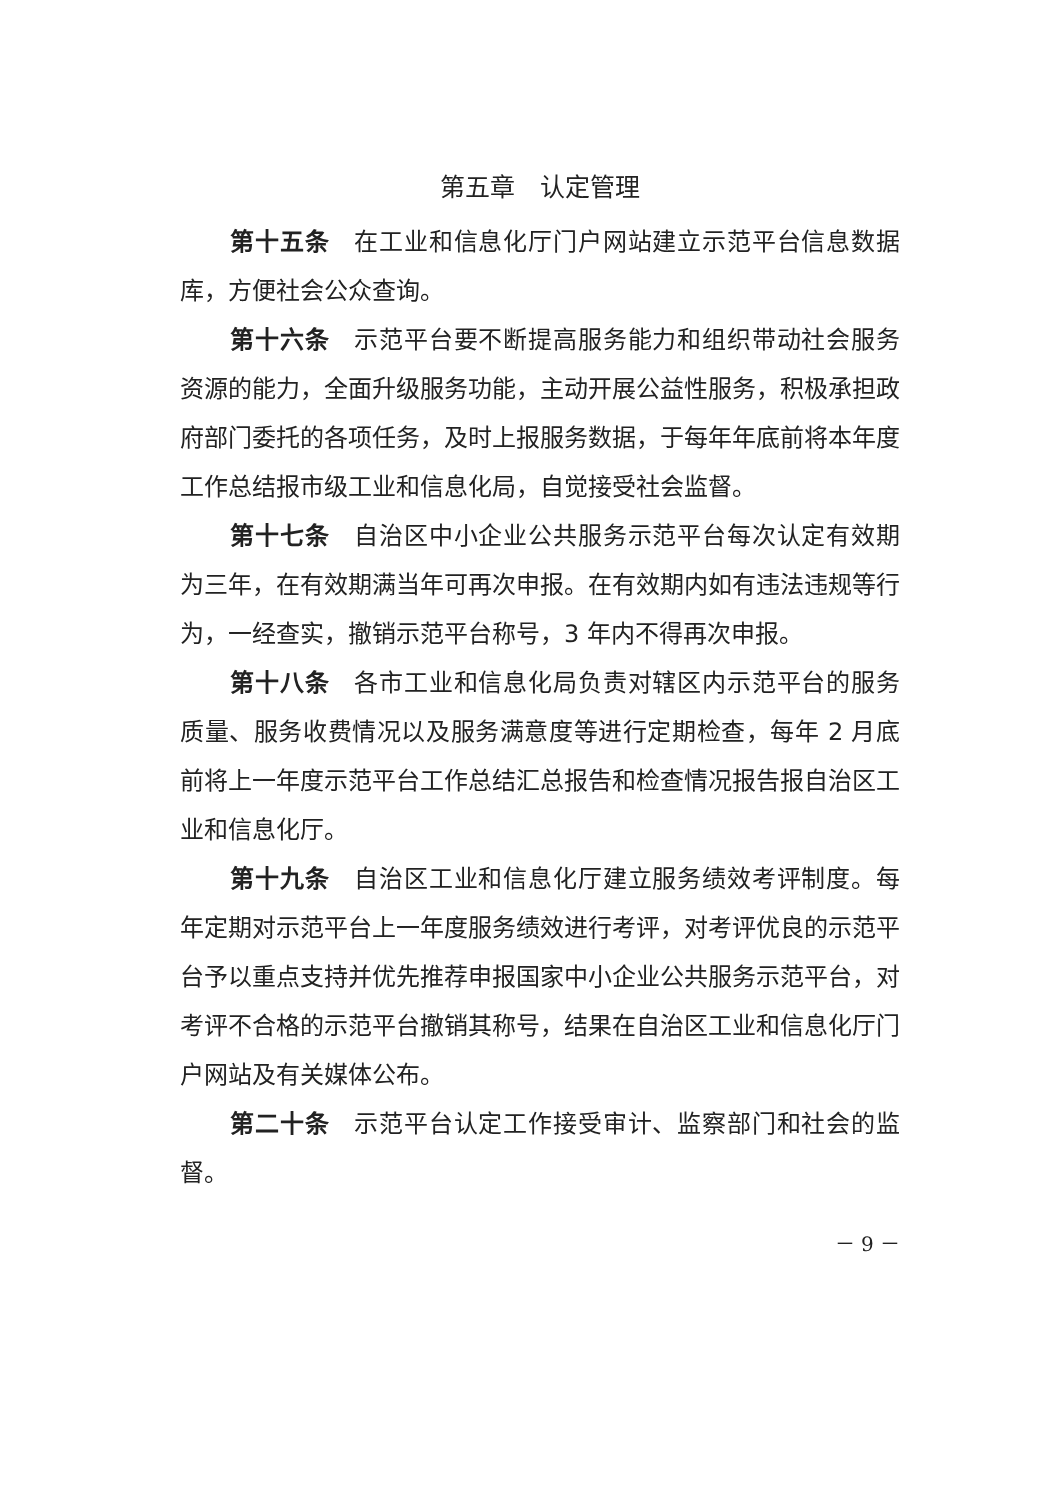第五章　认定管理
第十五条　在工业和信息化厅门户网站建立示范平台信息数据库，方便社会公众查询。
第十六条　示范平台要不断提高服务能力和组织带动社会服务资源的能力，全面升级服务功能，主动开展公益性服务，积极承担政府部门委托的各项任务，及时上报服务数据，于每年年底前将本年度工作总结报市级工业和信息化局，自觉接受社会监督。
第十七条　自治区中小企业公共服务示范平台每次认定有效期为三年，在有效期满当年可再次申报。在有效期内如有违法违规等行为，一经查实，撤销示范平台称号，3 年内不得再次申报。
第十八条　各市工业和信息化局负责对辖区内示范平台的服务质量、服务收费情况以及服务满意度等进行定期检查，每年 2 月底前将上一年度示范平台工作总结汇总报告和检查情况报告报自治区工业和信息化厅。
第十九条　自治区工业和信息化厅建立服务绩效考评制度。每年定期对示范平台上一年度服务绩效进行考评，对考评优良的示范平台予以重点支持并优先推荐申报国家中小企业公共服务示范平台，对考评不合格的示范平台撤销其称号，结果在自治区工业和信息化厅门户网站及有关媒体公布。
第二十条　示范平台认定工作接受审计、监察部门和社会的监督。
－ 9 －